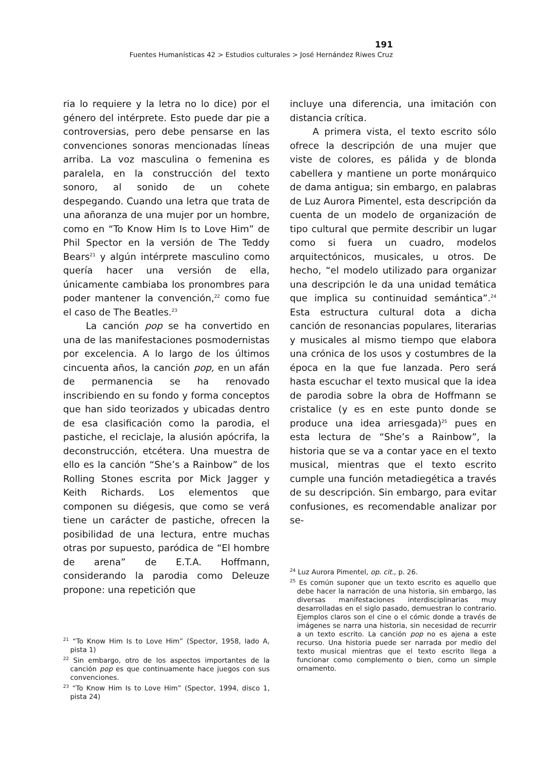191
Fuentes Humanísticas 42 > Estudios culturales > José Hernández Riwes Cruz
ria lo requiere y la letra no lo dice) por el género del intérprete. Esto puede dar pie a controversias, pero debe pensarse en las convenciones sonoras mencionadas líneas arriba. La voz masculina o femenina es paralela, en la construcción del texto sonoro, al sonido de un cohete despegando. Cuando una letra que trata de una añoranza de una mujer por un hombre, como en “To Know Him Is to Love Him” de Phil Spector en la versión de The Teddy Bears<sup>21</sup> y algún intérprete masculino como quería hacer una versión de ella, únicamente cambiaba los pronombres para poder mantener la convención,<sup>22</sup> como fue el caso de The Beatles.<sup>23</sup>
La canción pop se ha convertido en una de las manifestaciones posmodernistas por excelencia. A lo largo de los últimos cincuenta años, la canción pop, en un afán de permanencia se ha renovado inscribiendo en su fondo y forma conceptos que han sido teorizados y ubicadas dentro de esa clasificación como la parodia, el pastiche, el reciclaje, la alusión apócrifa, la deconstrucción, etcétera. Una muestra de ello es la canción “She’s a Rainbow” de los Rolling Stones escrita por Mick Jagger y Keith Richards. Los elementos que componen su diégesis, que como se verá tiene un carácter de pastiche, ofrecen la posibilidad de una lectura, entre muchas otras por supuesto, paródica de “El hombre de arena” de E.T.A. Hoffmann, considerando la parodia como Deleuze propone: una repetición que
<sup>21</sup> “To Know Him Is to Love Him” (Spector, 1958, lado A, pista 1)
<sup>22</sup> Sin embargo, otro de los aspectos importantes de la canción pop es que continuamente hace juegos con sus convenciones.
<sup>23</sup> “To Know Him Is to Love Him” (Spector, 1994, disco 1, pista 24)
incluye una diferencia, una imitación con distancia crítica.
A primera vista, el texto escrito sólo ofrece la descripción de una mujer que viste de colores, es pálida y de blonda cabellera y mantiene un porte monárquico de dama antigua; sin embargo, en palabras de Luz Aurora Pimentel, esta descripción da cuenta de un modelo de organización de tipo cultural que permite describir un lugar como si fuera un cuadro, modelos arquitectónicos, musicales, u otros. De hecho, “el modelo utilizado para organizar una descripción le da una unidad temática que implica su continuidad semántica”.<sup>24</sup> Esta estructura cultural dota a dicha canción de resonancias populares, literarias y musicales al mismo tiempo que elabora una crónica de los usos y costumbres de la época en la que fue lanzada. Pero será hasta escuchar el texto musical que la idea de parodia sobre la obra de Hoffmann se cristalice (y es en este punto donde se produce una idea arriesgada)<sup>25</sup> pues en esta lectura de “She’s a Rainbow”, la historia que se va a contar yace en el texto musical, mientras que el texto escrito cumple una función metadiegética a través de su descripción. Sin embargo, para evitar confusiones, es recomendable analizar por se-
<sup>24</sup> Luz Aurora Pimentel, op. cit., p. 26.
<sup>25</sup> Es común suponer que un texto escrito es aquello que debe hacer la narración de una historia, sin embargo, las diversas manifestaciones interdisciplinarias muy desarrolladas en el siglo pasado, demuestran lo contrario. Ejemplos claros son el cine o el cómic donde a través de imágenes se narra una historia, sin necesidad de recurrir a un texto escrito. La canción pop no es ajena a este recurso. Una historia puede ser narrada por medio del texto musical mientras que el texto escrito llega a funcionar como complemento o bien, como un simple ornamento.